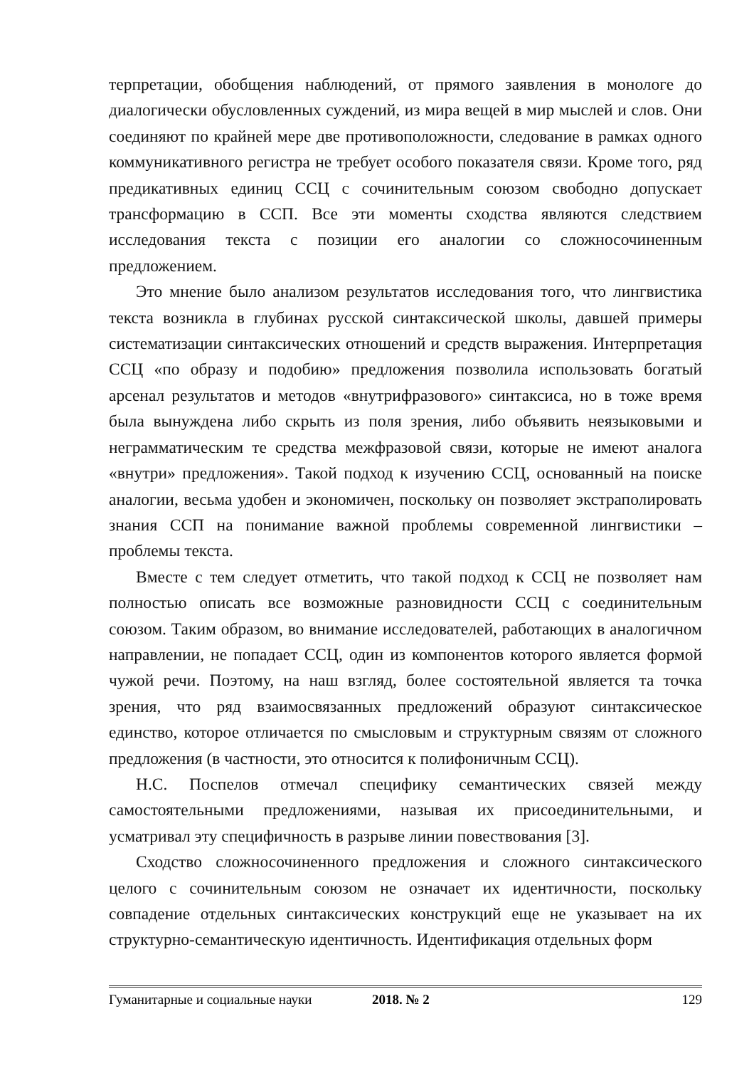терпретации, обобщения наблюдений, от прямого заявления в монологе до диалогически обусловленных суждений, из мира вещей в мир мыслей и слов. Они соединяют по крайней мере две противоположности, следование в рамках одного коммуникативного регистра не требует особого показателя связи. Кроме того, ряд предикативных единиц ССЦ с сочинительным союзом свободно допускает трансформацию в ССП. Все эти моменты сходства являются следствием исследования текста с позиции его аналогии со сложносочиненным предложением.
Это мнение было анализом результатов исследования того, что лингвистика текста возникла в глубинах русской синтаксической школы, давшей примеры систематизации синтаксических отношений и средств выражения. Интерпретация ССЦ «по образу и подобию» предложения позволила использовать богатый арсенал результатов и методов «внутрифразового» синтаксиса, но в тоже время была вынуждена либо скрыть из поля зрения, либо объявить неязыковыми и неграмматическим те средства межфразовой связи, которые не имеют аналога «внутри» предложения». Такой подход к изучению ССЦ, основанный на поиске аналогии, весьма удобен и экономичен, поскольку он позволяет экстраполировать знания ССП на понимание важной проблемы современной лингвистики – проблемы текста.
Вместе с тем следует отметить, что такой подход к ССЦ не позволяет нам полностью описать все возможные разновидности ССЦ с соединительным союзом. Таким образом, во внимание исследователей, работающих в аналогичном направлении, не попадает ССЦ, один из компонентов которого является формой чужой речи. Поэтому, на наш взгляд, более состоятельной является та точка зрения, что ряд взаимосвязанных предложений образуют синтаксическое единство, которое отличается по смысловым и структурным связям от сложного предложения (в частности, это относится к полифоничным ССЦ).
Н.С. Поспелов отмечал специфику семантических связей между самостоятельными предложениями, называя их присоединительными, и усматривал эту специфичность в разрыве линии повествования [3].
Сходство сложносочиненного предложения и сложного синтаксического целого с сочинительным союзом не означает их идентичности, поскольку совпадение отдельных синтаксических конструкций еще не указывает на их структурно-семантическую идентичность. Идентификация отдельных форм
Гуманитарные и социальные науки 2018. № 2 129